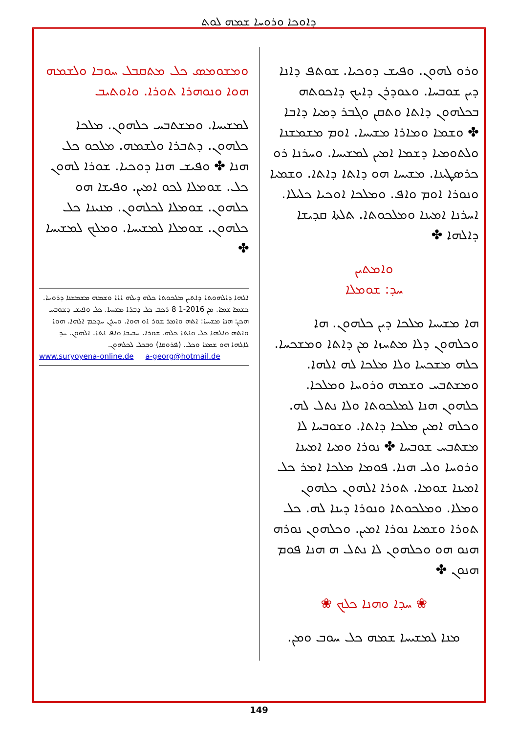ܕܐܘܟܐ ܘܪܘܚܐ ܫܡܗ ܠܘܬ
ܘܪܘ ܠܗܘܢ. ܘܦܝܫ ܕܘܟܝܐ. ܫܘܬܦ ܕܐܢܐ ܕܝܢ ܫܘܒܚܐ. ܘܥܘܕܪܢ ܕܐܝܟ ܕܐܟܘܬܗ ܒܟܠܗܘܢ ܕܐܬܐ ܘܬܩܢ ܘܓܒܪ ܕܡܝܐ ܕܐܒܐ ✤ ܘܫܡܐ ܘܡܐܪܐ ܡܫܝܚܐ. ܐܘܡ ܡܫܡܫܢܐ ܘܠܬܘܡܝܐ ܕܫܡܐ ܐܡܝܢ ܠܡܫܝܚܐ. ܘܚܪܢܐ ܪܘ ܟܪܣܛܝܢܐ. ܡܫܝܚܐ ܗܘ ܕܐܬܐ ܕܐܬܐ. ܘܫܡܝܐ ܘܢܘܪܐ ܐܘܡ ܘܐܦ. ܘܡܠܟܐ ܐܘܟܝܐ ܟܠܝܠܐ. ܐܚܪܢܐ ܐܡܝܢܐ ܘܡܠܟܘܬܐ. ܬܠܬܐ ܩܕܝܫܐ ܕܐܠܗܐ ✤
ܘܐܡܬܝܢ
ܚܕ: ܫܘܡܠܐ
ܗܐ ܡܫܝܚܐ ܡܠܟܐ ܕܝܢ ܟܠܗܘܢ. ܗܐ ܘܟܠܗܘܢ ܕܠܐ ܡܬܚܙܐ ܡܢ ܕܐܬܐ ܘܡܫܟܚܐ. ܟܠܗ ܡܫܟܚܐ ܘܠܐ ܡܠܟܐ ܠܗ ܐܠܗܐ. ܘܡܫܬܒܚ ܘܫܡܗ ܘܪܘܚܐ ܘܡܠܟܐ. ܟܠܗܘܢ ܗܢܐ ܠܡܠܟܘܬܐ ܘܠܐ ܢܬܠ ܠܗ. ܘܟܠܗ ܐܡܝܢ ܡܠܟܐ ܕܐܬܐ. ܘܫܘܒܚܐ ܠܐ ܡܫܬܒܚ ܫܘܒܚܐ ✤ ܢܘܪܐ ܘܡܝܐ ܐܡܝܢܐ ܘܪܘܚܐ ܘܠܝ ܗܢܐ. ܦܘܡܐ ܡܠܟܐ ܐܡܪ ܟܠ ܐܡܝܢܐ ܫܘܡܐ. ܬܘܪܐ ܐܠܗܘܢ ܟܠܗܘܢ ܘܡܠܐ. ܘܡܠܟܘܬܐ ܘܢܘܪܐ ܕܝܢܐ ܠܗ. ܟܠ ܬܘܪܐ ܘܫܡܝܐ ܢܘܪܐ ܐܡܝܢ. ܘܟܠܗܘܢ ܢܘܪܗ ܗܢܘ ܗܘ ܘܟܠܗܘܢ ܠܐ ܢܬܠ ܗ ܗܢܐ ܦܘܡ ܗܢܘܢ ✤
❀ ܚܕܐ ܘܗܢܐ ܟܠܟ ❀
ܡܢܐ ܠܡܫܝܚܐ ܫܡܗ ܟܠ ܚܘܒ ܘܡܢ.
ܘܡܫܘܡܣ ܟܠ ܡܬܩܒܠ ܚܘܒܐ ܘܠܫܡܗ ܗܘܐ ܘܢܘܗܪܐ ܬܘܪܐ. ܘܐܘܬܝܒ
ܠܡܫܝܚܐ. ܘܡܫܬܒܚ ܟܠܗܘܢ. ܡܠܟܐ ܟܠܗܘܢ. ܕܬܒܪܐ ܘܠܫܡܗ. ܡܠܟܘ ܟܠ ܗܢܐ ✤ ܘܦܝܫ ܗܢܐ ܕܘܟܝܐ. ܫܘܪܐ ܠܗܘܢ ܟܠ. ܫܘܡܠܐ ܠܟܘ ܐܡܝܢ. ܘܦܝܫܐ ܗܘ ܟܠܗܘܢ. ܫܘܡܠܐ ܠܟܠܗܘܢ. ܡܢܝܢܐ ܟܠ ܟܠܗܘܢ. ܫܘܡܠܐ ܠܡܫܝܚܐ. ܘܡܠܟ ܠܡܫܝܚܐ ✤
ܐܠܗܐ ܕܐܠܗܘܬܐ ܕܐܬܝܢ ܡܠܟܘܬܐ ܟܠܗ ܕܝܠܗ ܐܐܐ ܘܫܡܗ ܡܫܡܫܢܐ ܕܪܘܚܐ. ܟܫܡܐ ܫܡܐ. ܡܢ 2016-1 8 ܪܟܒ ܟܠ ܕܒܪܐ ܡܫܝܚܐ. ܟܠ ܘܦܝܫ ܕܫܘܒܚ ܗܟܢ: ܗܢܐ ܡܫܝܚܐ: ܐܬܗ ܘܐܡܪ ܫܘܪ ܐܘ ܗܘܐ. ܘܚܪܢ ܚܕܟܡ ܐܠܗܐ. ܗܘܐ ܘܐܬܗ ܘܐܠܗܐ ܟܠ ܘܐܬܐ ܟܠܗ. ܫܘܪܐ. ܚܒܝܒܐ ܘܐܦ ܐܬܐ. ܐܠܗܘܢ. ܚܕ ܠܐܠܗܐ ܗܘ ܫܡܥܐ ܘܟܠ. (ܦܪܘܩܐ) ܘܒܟܠ ܠܟܠܗܘܢ.
www.suryoyena-online.de a-georg@hotmail.de
149